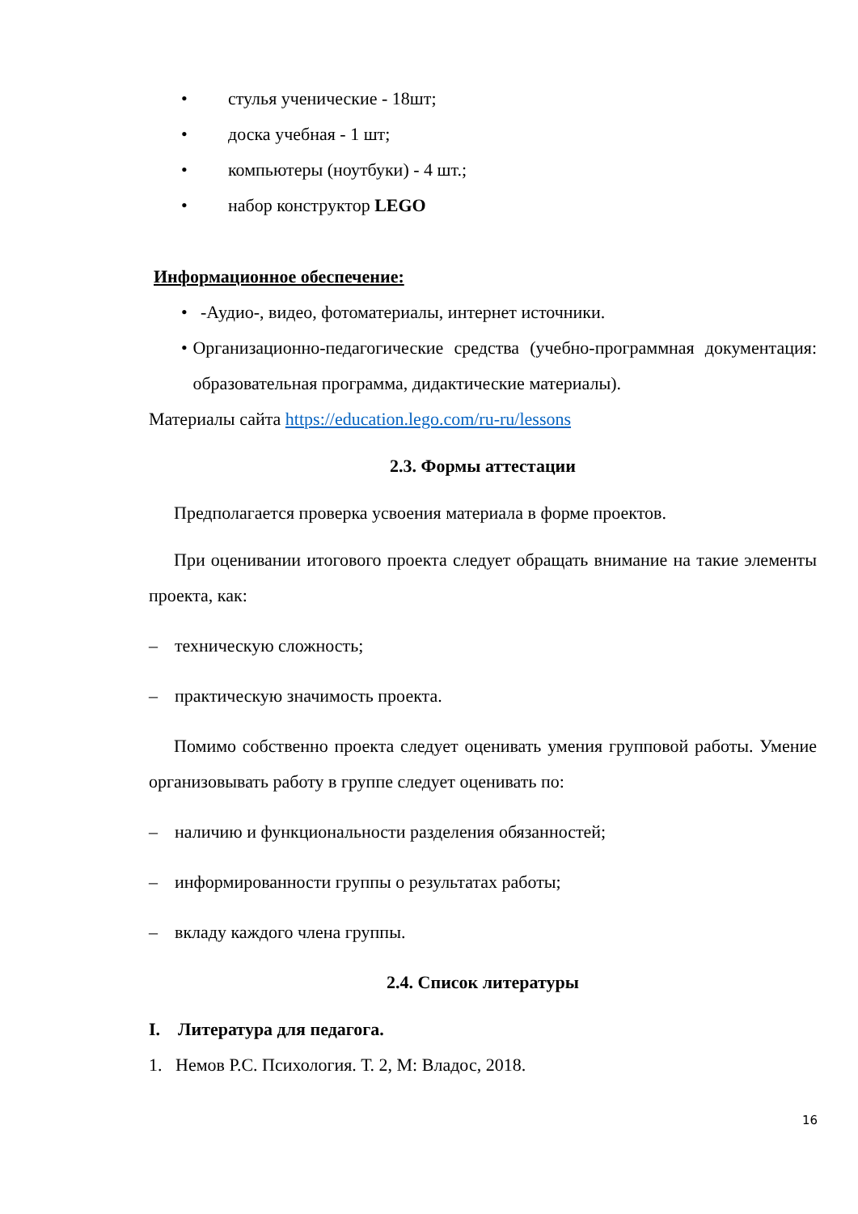• стулья ученические - 18шт;
• доска учебная - 1 шт;
• компьютеры (ноутбуки) - 4 шт.;
• набор конструктор LEGO
Информационное обеспечение:
• -Аудио-, видео, фотоматериалы, интернет источники.
• Организационно-педагогические средства (учебно-программная документация: образовательная программа, дидактические материалы).
Материалы сайта https://education.lego.com/ru-ru/lessons
2.3. Формы аттестации
Предполагается проверка усвоения материала в форме проектов.
При оценивании итогового проекта следует обращать внимание на такие элементы проекта, как:
– техническую сложность;
– практическую значимость проекта.
Помимо собственно проекта следует оценивать умения групповой работы. Умение организовывать работу в группе следует оценивать по:
– наличию и функциональности разделения обязанностей;
– информированности группы о результатах работы;
– вкладу каждого члена группы.
2.4. Список литературы
I. Литература для педагога.
1. Немов Р.С. Психология. Т. 2, М: Владос, 2018.
16